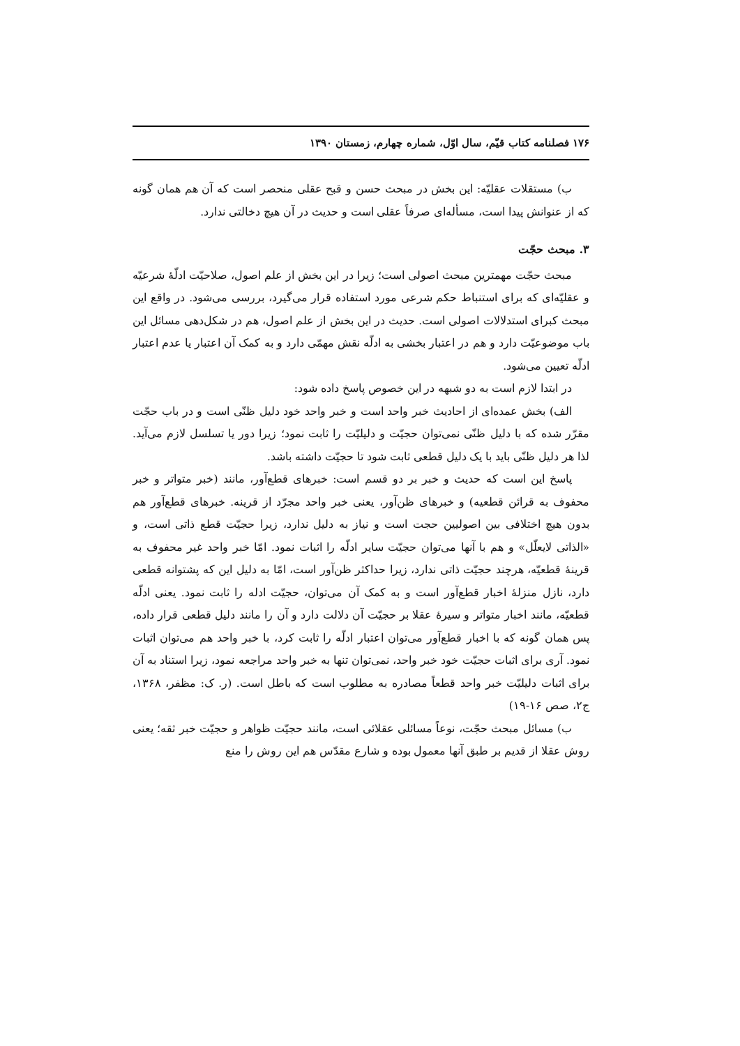۱۷۶ فصلنامه کتاب قیّم، سال اوّل، شماره چهارم، زمستان ۱۳۹۰
ب) مستقلات عقلیّه: این بخش در مبحث حسن و قبح عقلی منحصر است که آن هم همان گونه که از عنوانش پیدا است، مسأله‌ای صرفاً عقلی است و حدیث در آن هیچ دخالتی ندارد.
۳. مبحث حجّت
مبحث حجّت مهمترین مبحث اصولی است؛ زیرا در این بخش از علم اصول، صلاحیّت ادلّهٔ شرعیّه و عقلیّه‌ای که برای استنباط حکم شرعی مورد استفاده قرار می‌گیرد، بررسی می‌شود. در واقع این مبحث کبرای استدلالات اصولی است. حدیث در این بخش از علم اصول، هم در شکل‌دهی مسائل این باب موضوعیّت دارد و هم در اعتبار بخشی به ادلّه نقش مهمّی دارد و به کمک آن اعتبار یا عدم اعتبار ادلّه تعیین می‌شود.
در ابتدا لازم است به دو شبهه در این خصوص پاسخ داده شود:
الف) بخش عمده‌ای از احادیث خبر واحد است و خبر واحد خود دلیل ظنّی است و در باب حجّت مقرّر شده که با دلیل ظنّی نمی‌توان حجیّت و دلیلیّت را ثابت نمود؛ زیرا دور یا تسلسل لازم می‌آید. لذا هر دلیل ظنّی باید با یک دلیل قطعی ثابت شود تا حجیّت داشته باشد.
پاسخ این است که حدیث و خبر بر دو قسم است: خبرهای قطع‌آور، مانند (خبر متواتر و خبر محفوف به قرائن قطعیه) و خبرهای ظن‌آور، یعنی خبر واحد مجرّد از قرینه. خبرهای قطع‌آور هم بدون هیچ اختلافی بین اصولیین حجت است و نیاز به دلیل ندارد، زیرا حجیّت قطع ذاتی است، و «الذاتی لایعلّل» و هم با آنها می‌توان حجیّت سایر ادلّه را اثبات نمود. امّا خبر واحد غیر محفوف به قرینهٔ قطعیّه، هرچند حجیّت ذاتی ندارد، زیرا حداکثر ظن‌آور است، امّا به دلیل این که پشتوانه قطعی دارد، نازل منزلهٔ اخبار قطع‌آور است و به کمک آن می‌توان، حجیّت ادله را ثابت نمود. یعنی ادلّه قطعیّه، مانند اخبار متواتر و سیرهٔ عقلا بر حجیّت آن دلالت دارد و آن را مانند دلیل قطعی قرار داده، پس همان گونه که با اخبار قطع‌آور می‌توان اعتبار ادلّه را ثابت کرد، با خبر واحد هم می‌توان اثبات نمود. آری برای اثبات حجیّت خود خبر واحد، نمی‌توان تنها به خبر واحد مراجعه نمود، زیرا استناد به آن برای اثبات دلیلیّت خبر واحد قطعاً مصادره به مطلوب است که باطل است. (ر. ک: مظفر، ۱۳۶۸، ج۲، صص ۱۶-۱۹)
ب) مسائل مبحث حجّت، نوعاً مسائلی عقلائی است، مانند حجیّت ظواهر و حجیّت خبر ثقه؛ یعنی روش عقلا از قدیم بر طبق آنها معمول بوده و شارع مقدّس هم این روش را منع